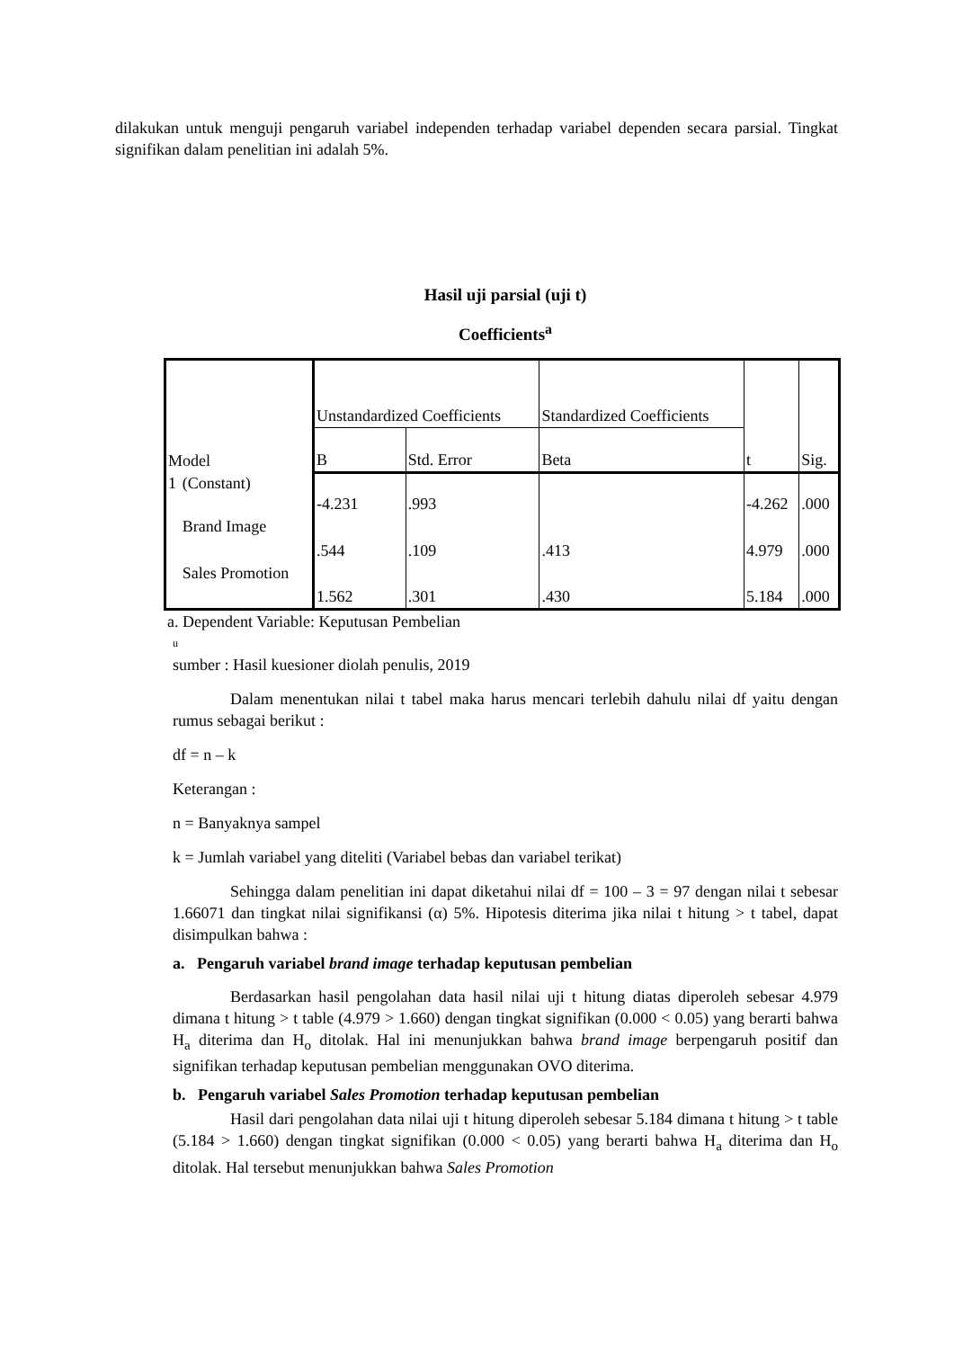dilakukan untuk menguji pengaruh variabel independen terhadap variabel dependen secara parsial. Tingkat signifikan dalam penelitian ini adalah 5%.
Hasil uji parsial (uji t)
Coefficients<sup>a</sup>
| Model | | Unstandardized Coefficients | | Standardized Coefficients | t | Sig. |
| --- | --- | --- | --- | --- | --- | --- |
| | | B | Std. Error | Beta | | |
| 1 | (Constant) | -4.231 | .993 | | -4.262 | .000 |
| | Brand Image | .544 | .109 | .413 | 4.979 | .000 |
| | Sales Promotion | 1.562 | .301 | .430 | 5.184 | .000 |
a. Dependent Variable: Keputusan Pembelian
u
sumber : Hasil kuesioner diolah penulis, 2019
Dalam menentukan nilai t tabel maka harus mencari terlebih dahulu nilai df yaitu dengan rumus sebagai berikut :
df = n – k
Keterangan :
n = Banyaknya sampel
k = Jumlah variabel yang diteliti (Variabel bebas dan variabel terikat)
Sehingga dalam penelitian ini dapat diketahui nilai df = 100 – 3 = 97 dengan nilai t sebesar 1.66071 dan tingkat nilai signifikansi (α) 5%. Hipotesis diterima jika nilai t hitung > t tabel, dapat disimpulkan bahwa :
a. Pengaruh variabel brand image terhadap keputusan pembelian
Berdasarkan hasil pengolahan data hasil nilai uji t hitung diatas diperoleh sebesar 4.979 dimana t hitung > t table (4.979 > 1.660) dengan tingkat signifikan (0.000 < 0.05) yang berarti bahwa H<sub>a</sub> diterima dan H<sub>o</sub> ditolak. Hal ini menunjukkan bahwa brand image berpengaruh positif dan signifikan terhadap keputusan pembelian menggunakan OVO diterima.
b. Pengaruh variabel Sales Promotion terhadap keputusan pembelian
Hasil dari pengolahan data nilai uji t hitung diperoleh sebesar 5.184 dimana t hitung > t table (5.184 > 1.660) dengan tingkat signifikan (0.000 < 0.05) yang berarti bahwa H<sub>a</sub> diterima dan H<sub>o</sub> ditolak. Hal tersebut menunjukkan bahwa Sales Promotion